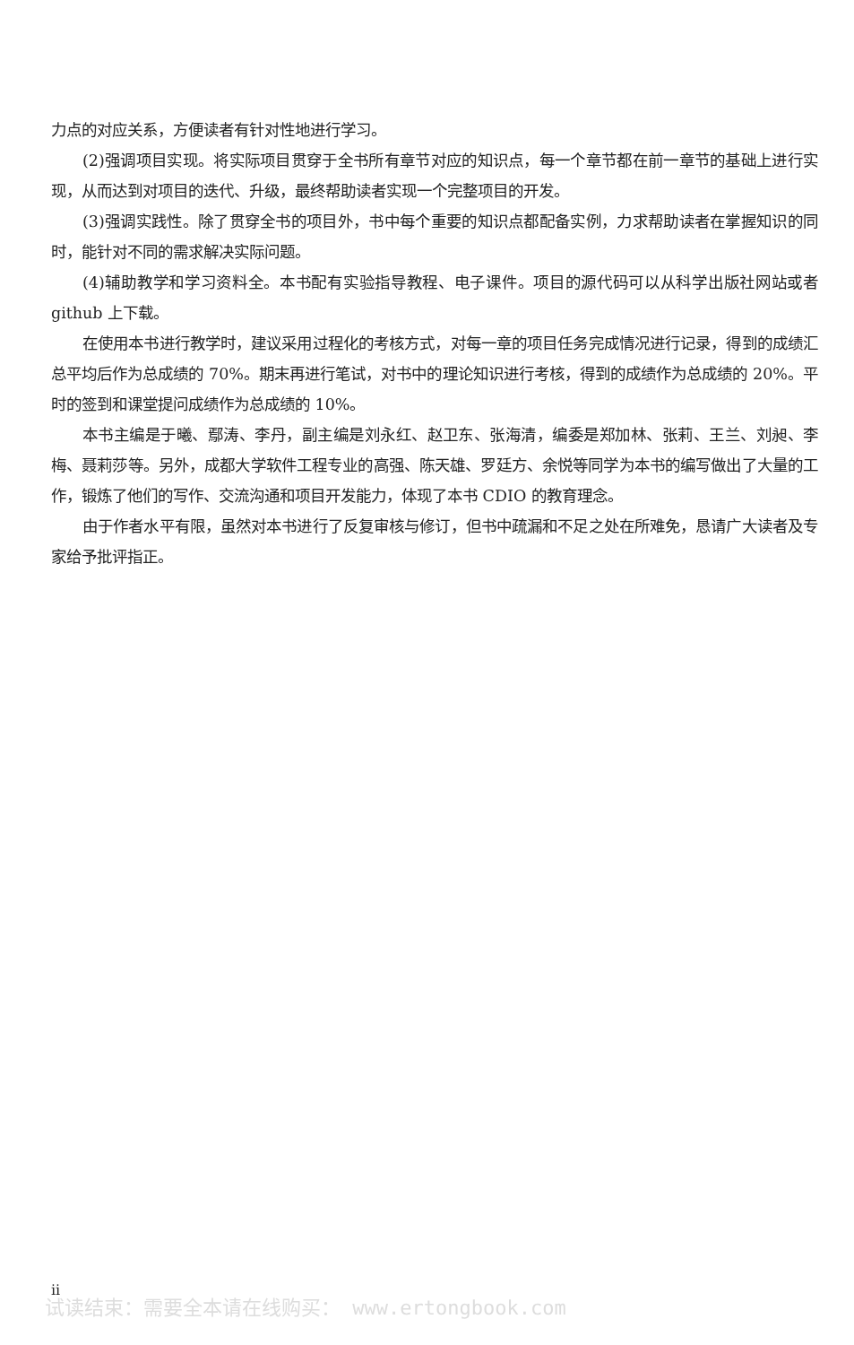力点的对应关系，方便读者有针对性地进行学习。
(2)强调项目实现。将实际项目贯穿于全书所有章节对应的知识点，每一个章节都在前一章节的基础上进行实现，从而达到对项目的迭代、升级，最终帮助读者实现一个完整项目的开发。
(3)强调实践性。除了贯穿全书的项目外，书中每个重要的知识点都配备实例，力求帮助读者在掌握知识的同时，能针对不同的需求解决实际问题。
(4)辅助教学和学习资料全。本书配有实验指导教程、电子课件。项目的源代码可以从科学出版社网站或者 github 上下载。
在使用本书进行教学时，建议采用过程化的考核方式，对每一章的项目任务完成情况进行记录，得到的成绩汇总平均后作为总成绩的 70%。期末再进行笔试，对书中的理论知识进行考核，得到的成绩作为总成绩的 20%。平时的签到和课堂提问成绩作为总成绩的 10%。
本书主编是于曦、鄢涛、李丹，副主编是刘永红、赵卫东、张海清，编委是郑加林、张莉、王兰、刘昶、李梅、聂莉莎等。另外，成都大学软件工程专业的高强、陈天雄、罗廷方、余悦等同学为本书的编写做出了大量的工作，锻炼了他们的写作、交流沟通和项目开发能力，体现了本书 CDIO 的教育理念。
由于作者水平有限，虽然对本书进行了反复审核与修订，但书中疏漏和不足之处在所难免，恳请广大读者及专家给予批评指正。
ii
试读结束：需要全本请在线购买： www.ertongbook.com